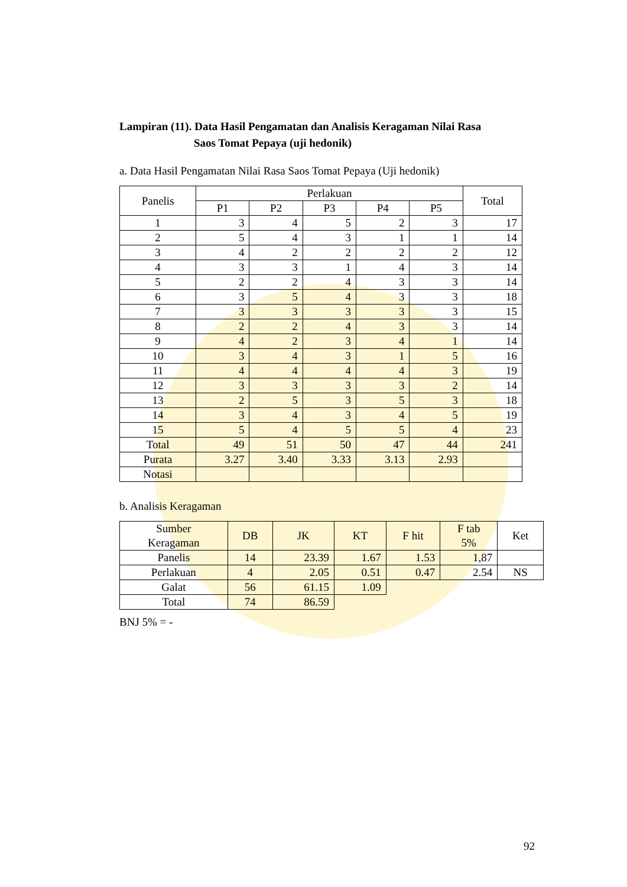Lampiran (11). Data Hasil Pengamatan dan Analisis Keragaman Nilai Rasa
Saos Tomat Pepaya (uji hedonik)
a. Data Hasil Pengamatan Nilai Rasa Saos Tomat Pepaya (Uji hedonik)
| Panelis | Perlakuan | | | | | Total |
| --- | --- | --- | --- | --- | --- | --- |
| | P1 | P2 | P3 | P4 | P5 | |
| 1 | 3 | 4 | 5 | 2 | 3 | 17 |
| 2 | 5 | 4 | 3 | 1 | 1 | 14 |
| 3 | 4 | 2 | 2 | 2 | 2 | 12 |
| 4 | 3 | 3 | 1 | 4 | 3 | 14 |
| 5 | 2 | 2 | 4 | 3 | 3 | 14 |
| 6 | 3 | 5 | 4 | 3 | 3 | 18 |
| 7 | 3 | 3 | 3 | 3 | 3 | 15 |
| 8 | 2 | 2 | 4 | 3 | 3 | 14 |
| 9 | 4 | 2 | 3 | 4 | 1 | 14 |
| 10 | 3 | 4 | 3 | 1 | 5 | 16 |
| 11 | 4 | 4 | 4 | 4 | 3 | 19 |
| 12 | 3 | 3 | 3 | 3 | 2 | 14 |
| 13 | 2 | 5 | 3 | 5 | 3 | 18 |
| 14 | 3 | 4 | 3 | 4 | 5 | 19 |
| 15 | 5 | 4 | 5 | 5 | 4 | 23 |
| Total | 49 | 51 | 50 | 47 | 44 | 241 |
| Purata | 3.27 | 3.40 | 3.33 | 3.13 | 2.93 | |
| Notasi | | | | | | |
b. Analisis Keragaman
| Sumber Keragaman | DB | JK | KT | F hit | F tab 5% | Ket |
| --- | --- | --- | --- | --- | --- | --- |
| Panelis | 14 | 23.39 | 1.67 | 1.53 | 1,87 | |
| Perlakuan | 4 | 2.05 | 0.51 | 0.47 | 2.54 | NS |
| Galat | 56 | 61.15 | 1.09 | | | |
| Total | 74 | 86.59 | | | | |
BNJ 5% = -
92